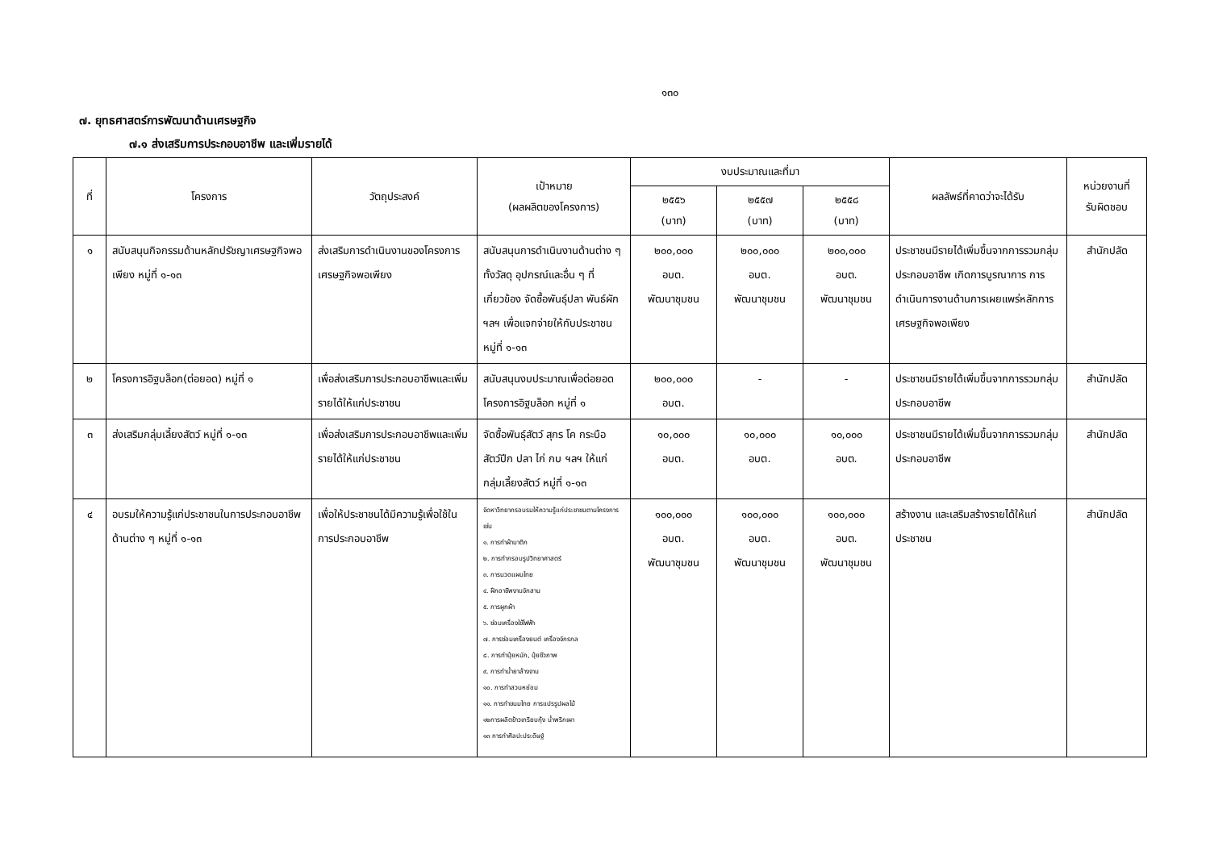๑๓๐
๗. ยุทธศาสตร์การพัฒนาด้านเศรษฐกิจ
๗.๑ ส่งเสริมการประกอบอาชีพ และเพิ่มรายได้
| ที่ | โครงการ | วัตถุประสงค์ | เป้าหมาย (ผลผลิตของโครงการ) | งบประมาณและที่มา | | | ผลลัพธ์ที่คาดว่าจะได้รับ | หน่วยงานที่ รับผิดชอบ |
| --- | --- | --- | --- | --- | --- | --- | --- | --- |
| | | | | ๒๕๕๖ (บาท) | ๒๕๕๗ (บาท) | ๒๕๕๘ (บาท) | | |
| ๑ | สนับสนุนกิจกรรมด้านหลักปรัชญาเศรษฐกิจพอเพียง หมู่ที่ ๑-๑๓ | ส่งเสริมการดำเนินงานของโครงการเศรษฐกิจพอเพียง | สนับสนุนการดำเนินงานด้านต่าง ๆ ทั้งวัสดุ อุปกรณ์และอื่น ๆ ที่เกี่ยวข้อง จัดซื้อพันธุ์ปลา พันธ์ผัก ฯลฯ เพื่อแจกจ่ายให้กับประชาชน หมู่ที่ ๑-๑๓ | ๒๐๐,๐๐๐ อบต. พัฒนาชุมชน | ๒๐๐,๐๐๐ อบต. พัฒนาชุมชน | ๒๐๐,๐๐๐ อบต. พัฒนาชุมชน | ประชาชนมีรายได้เพิ่มขึ้นจากการรวมกลุ่มประกอบอาชีพ เกิดการบูรณาการ การดำเนินการงานด้านการเผยแพร่หลักการเศรษฐกิจพอเพียง | สำนักปลัด |
| ๒ | โครงการอิฐบล็อก(ต่อยอด) หมู่ที่ ๑ | เพื่อส่งเสริมการประกอบอาชีพและเพิ่มรายได้ให้แก่ประชาชน | สนับสนุนงบประมาณเพื่อต่อยอดโครงการอิฐบล็อก หมู่ที่ ๑ | ๒๐๐,๐๐๐ อบต. | - | - | ประชาชนมีรายได้เพิ่มขึ้นจากการรวมกลุ่มประกอบอาชีพ | สำนักปลัด |
| ๓ | ส่งเสริมกลุ่มเลี้ยงสัตว์ หมู่ที่ ๑-๑๓ | เพื่อส่งเสริมการประกอบอาชีพและเพิ่มรายได้ให้แก่ประชาชน | จัดซื้อพันธุ์สัตว์ สุกร โค กระบือ สัตว์ปีก ปลา ไก่ กบ ฯลฯ ให้แก่กลุ่มเลี้ยงสัตว์ หมู่ที่ ๑-๑๓ | ๑๐,๐๐๐ อบต. | ๑๐,๐๐๐ อบต. | ๑๐,๐๐๐ อบต. | ประชาชนมีรายได้เพิ่มขึ้นจากการรวมกลุ่มประกอบอาชีพ | สำนักปลัด |
| ๔ | อบรมให้ความรู้แก่ประชาชนในการประกอบอาชีพด้านต่าง ๆ หมู่ที่ ๑-๑๓ | เพื่อให้ประชาชนได้มีความรู้เพื่อใช้ในการประกอบอาชีพ | จัดหาวิทยากรอบรมให้ความรู้แก่ประชาชนตามโครงการ เช่น ๑. การทำผ้าบาติก ๒. การทำกรอบรูปวิทยาศาสตร์ ๓. การนวดแผนไทย ๔. ฝึกอาชีพงานจักสาน ๕. การผูกผ้า ๖. ซ่อมเครื่องใช้ไฟฟ้า ๗. การซ่อมเครื่องยนต์ เครื่องจักรกล ๘. การทำปุ๋ยหมัก, ปุ๋ยชีวภาพ ๙. การทำน้ำยาล้างจาน ๑๐. การทำสวนหย่อม ๑๑. การทำขนมไทย การแปรรูปผลไม้ ๑๒การผลิตข้าวเกรียบกุ้ง น้ำพริกเผา ๑๓ การทำศิลปะประดิษฐ์ | ๑๐๐,๐๐๐ อบต. พัฒนาชุมชน | ๑๐๐,๐๐๐ อบต. พัฒนาชุมชน | ๑๐๐,๐๐๐ อบต. พัฒนาชุมชน | สร้างงาน และเสริมสร้างรายได้ให้แก่ประชาชน | สำนักปลัด |